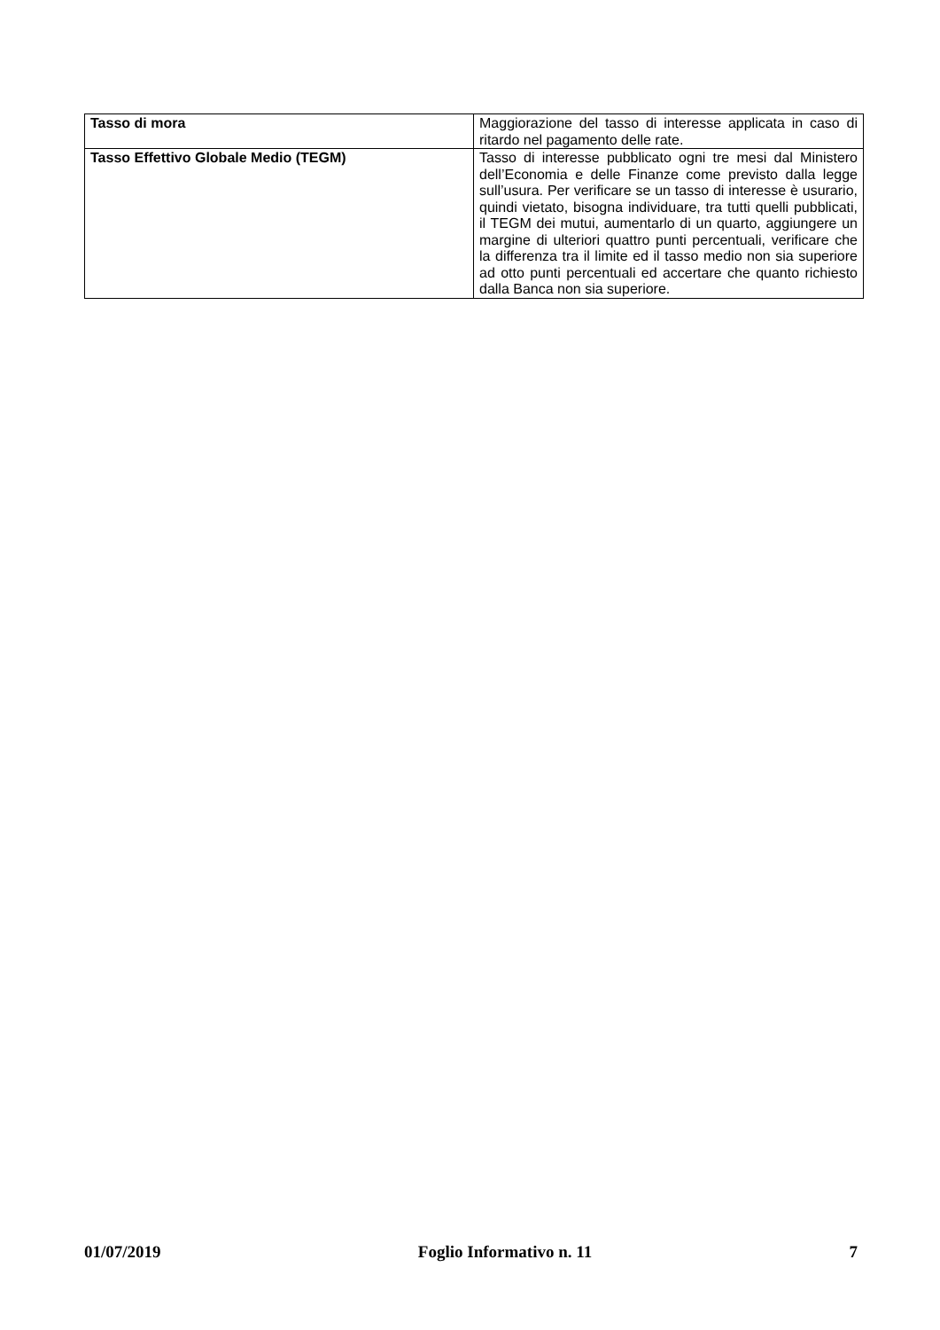| Tasso di mora | Maggiorazione del tasso di interesse applicata in caso di ritardo nel pagamento delle rate. |
| Tasso Effettivo Globale Medio (TEGM) | Tasso di interesse pubblicato ogni tre mesi dal Ministero dell’Economia e delle Finanze come previsto dalla legge sull’usura. Per verificare se un tasso di interesse è usurario, quindi vietato, bisogna individuare, tra tutti quelli pubblicati, il TEGM dei mutui, aumentarlo di un quarto, aggiungere un margine di ulteriori quattro punti percentuali, verificare che la differenza tra il limite ed il tasso medio non sia superiore ad otto punti percentuali ed accertare che quanto richiesto dalla Banca non sia superiore. |
01/07/2019 Foglio Informativo n. 11 7